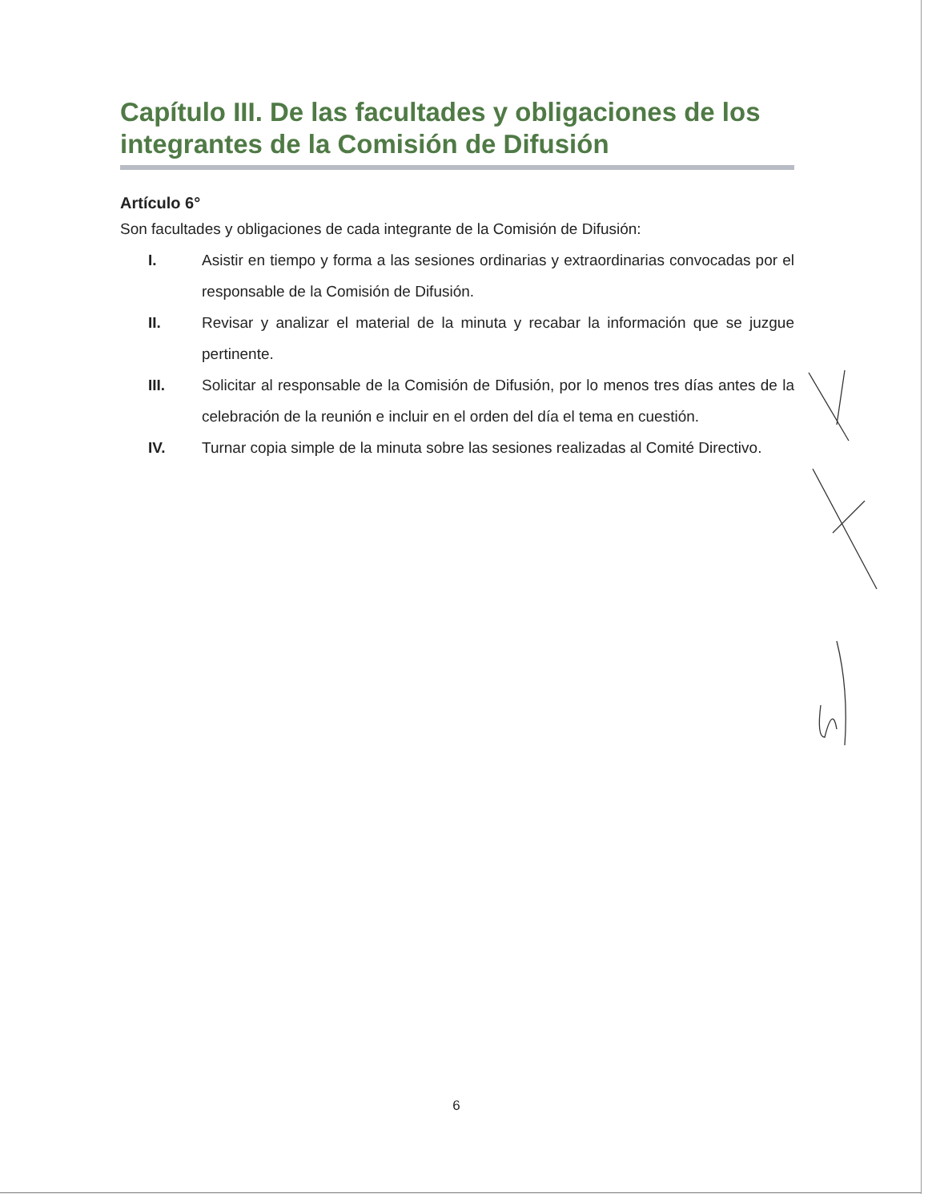Capítulo III. De las facultades y obligaciones de los integrantes de la Comisión de Difusión
Artículo 6°
Son facultades y obligaciones de cada integrante de la Comisión de Difusión:
I. Asistir en tiempo y forma a las sesiones ordinarias y extraordinarias convocadas por el responsable de la Comisión de Difusión.
II. Revisar y analizar el material de la minuta y recabar la información que se juzgue pertinente.
III. Solicitar al responsable de la Comisión de Difusión, por lo menos tres días antes de la celebración de la reunión e incluir en el orden del día el tema en cuestión.
IV. Turnar copia simple de la minuta sobre las sesiones realizadas al Comité Directivo.
6